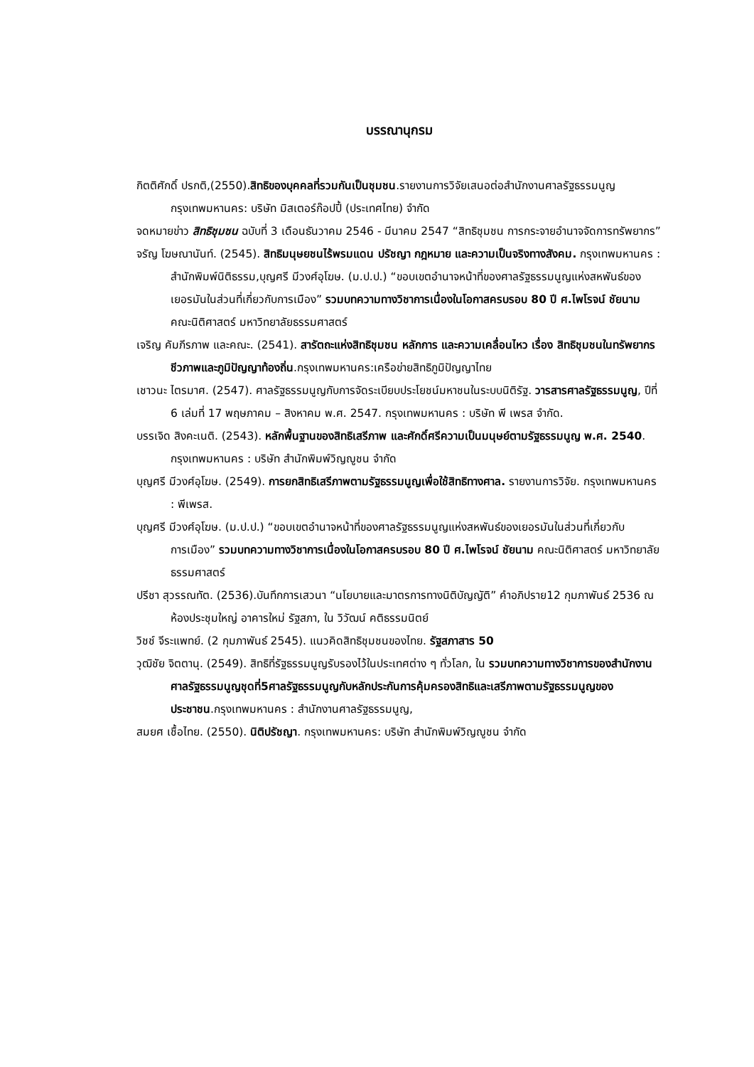บรรณานุกรม
กิตติศักดิ์ ปรกติ,(2550).สิทธิของบุคคลที่รวมกันเป็นชุมชน.รายงานการวิจัยเสนอต่อสำนักงานศาลรัฐธรรมนูญ กรุงเทพมหานคร: บริษัท มิสเตอร์ก๊อปปี้ (ประเทศไทย) จำกัด
จดหมายข่าว สิทธิชุมชน ฉบับที่ 3 เดือนธันวาคม 2546 - มีนาคม 2547 “สิทธิชุมชน การกระจายอำนาจจัดการทรัพยากร”
จรัญ โฆษณานันท์. (2545). สิทธิมนุษยชนไร้พรมแดน ปรัชญา กฎหมาย และความเป็นจริงทางสังคม. กรุงเทพมหานคร : สำนักพิมพ์นิติธรรม,บุญศรี มีวงศ์อุโฆษ. (ม.ป.ป.) “ขอบเขตอำนาจหน้าที่ของศาลรัฐธรรมนูญแห่งสหพันธ์ของเยอรมันในส่วนที่เกี่ยวกับการเมือง” รวมบทความทางวิชาการเนื่องในโอกาสครบรอบ 80 ปี ศ.ไพโรจน์ ชัยนาม คณะนิติศาสตร์ มหาวิทยาลัยธรรมศาสตร์
เจริญ คัมภีรภาพ และคณะ. (2541). สารัตถะแห่งสิทธิชุมชน หลักการ และความเคลื่อนไหว เรื่อง สิทธิชุมชนในทรัพยากรชีวภาพและภูมิปัญญาท้องถิ่น.กรุงเทพมหานคร:เครือข่ายสิทธิภูมิปัญญาไทย
เชาวนะ ไตรมาศ. (2547). ศาลรัฐธรรมนูญกับการจัดระเบียบประโยชน์มหาชนในระบบนิติรัฐ. วารสารศาลรัฐธรรมนูญ, ปีที่ 6 เล่มที่ 17 พฤษภาคม – สิงหาคม พ.ศ. 2547. กรุงเทพมหานคร : บริษัท พี เพรส จำกัด.
บรรเจิด สิงคะเนติ. (2543). หลักพื้นฐานของสิทธิเสรีภาพ และศักดิ์ศรีความเป็นมนุษย์ตามรัฐธรรมนูญ พ.ศ. 2540. กรุงเทพมหานคร : บริษัท สำนักพิมพ์วิญญูชน จำกัด
บุญศรี มีวงศ์อุโฆษ. (2549). การยกสิทธิเสรีภาพตามรัฐธรรมนูญเพื่อใช้สิทธิทางศาล. รายงานการวิจัย. กรุงเทพมหานคร : พีเพรส.
บุญศรี มีวงศ์อุโฆษ. (ม.ป.ป.) “ขอบเขตอำนาจหน้าที่ของศาลรัฐธรรมนูญแห่งสหพันธ์ของเยอรมันในส่วนที่เกี่ยวกับการเมือง” รวมบทความทางวิชาการเนื่องในโอกาสครบรอบ 80 ปี ศ.ไพโรจน์ ชัยนาม คณะนิติศาสตร์ มหาวิทยาลัยธรรมศาสตร์
ปรีชา สุวรรณทัต. (2536).บันทึกการเสวนา “นโยบายและมาตรการทางนิติบัญญัติ” คำอภิปราย12 กุมภาพันธ์ 2536 ณ ห้องประชุมใหญ่ อาคารใหม่ รัฐสภา, ใน วิวัฒน์ คติธรรมนิตย์
วิชช์ จีระแพทย์. (2 กุมภาพันธ์ 2545). แนวคิดสิทธิชุมชนของไทย. รัฐสภาสาร 50
วุฒิชัย จิตตานุ. (2549). สิทธิที่รัฐธรรมนูญรับรองไว้ในประเทศต่าง ๆ ทั่วโลก, ใน รวมบทความทางวิชาการของสำนักงานศาลรัฐธรรมนูญชุดที่5ศาลรัฐธรรมนูญกับหลักประกันการคุ้มครองสิทธิและเสรีภาพตามรัฐธรรมนูญของประชาชน.กรุงเทพมหานคร : สำนักงานศาลรัฐธรรมนูญ,
สมยศ เชื้อไทย. (2550). นิติปรัชญา. กรุงเทพมหานคร: บริษัท สำนักพิมพ์วิญญูชน จำกัด